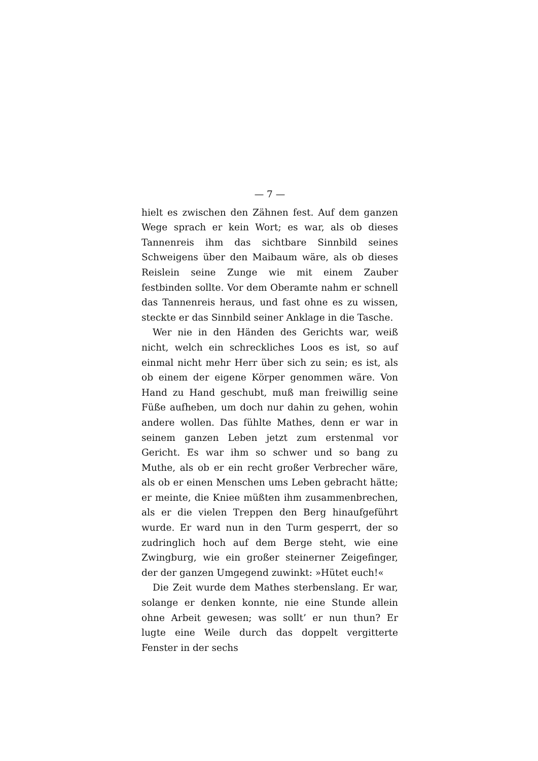— 7 —
hielt es zwischen den Zähnen fest. Auf dem ganzen Wege sprach er kein Wort; es war, als ob dieses Tannenreis ihm das sichtbare Sinnbild seines Schweigens über den Maibaum wäre, als ob dieses Reislein seine Zunge wie mit einem Zauber festbinden sollte. Vor dem Oberamte nahm er schnell das Tannenreis heraus, und fast ohne es zu wissen, steckte er das Sinnbild seiner Anklage in die Tasche.
Wer nie in den Händen des Gerichts war, weiß nicht, welch ein schreckliches Loos es ist, so auf einmal nicht mehr Herr über sich zu sein; es ist, als ob einem der eigene Körper genommen wäre. Von Hand zu Hand geschubt, muß man freiwillig seine Füße aufheben, um doch nur dahin zu gehen, wohin andere wollen. Das fühlte Mathes, denn er war in seinem ganzen Leben jetzt zum erstenmal vor Gericht. Es war ihm so schwer und so bang zu Muthe, als ob er ein recht großer Verbrecher wäre, als ob er einen Menschen ums Leben gebracht hätte; er meinte, die Kniee müßten ihm zusammenbrechen, als er die vielen Treppen den Berg hinaufgeführt wurde. Er ward nun in den Turm gesperrt, der so zudringlich hoch auf dem Berge steht, wie eine Zwingburg, wie ein großer steinerner Zeigefinger, der der ganzen Umgegend zuwinkt: »Hütet euch!«
Die Zeit wurde dem Mathes sterbenslang. Er war, solange er denken konnte, nie eine Stunde allein ohne Arbeit gewesen; was sollt’ er nun thun? Er lugte eine Weile durch das doppelt vergitterte Fenster in der sechs